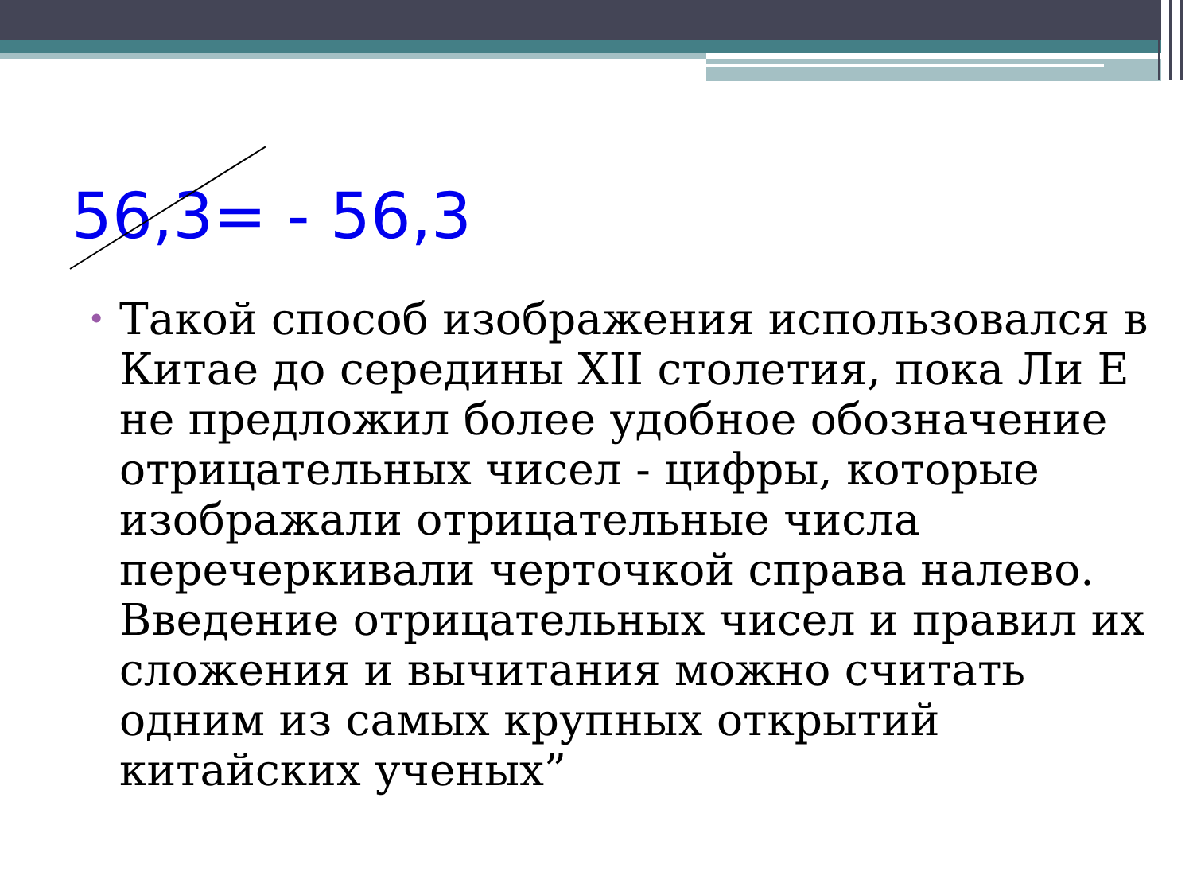56,3= - 56,3
• Такой способ изображения использовался в Китае до середины XII столетия, пока Ли Е не предложил более удобное обозначение отрицательных чисел - цифры, которые изображали отрицательные числа перечеркивали черточкой справа налево. Введение отрицательных чисел и правил их сложения и вычитания можно считать одним из самых крупных открытий китайских ученых”